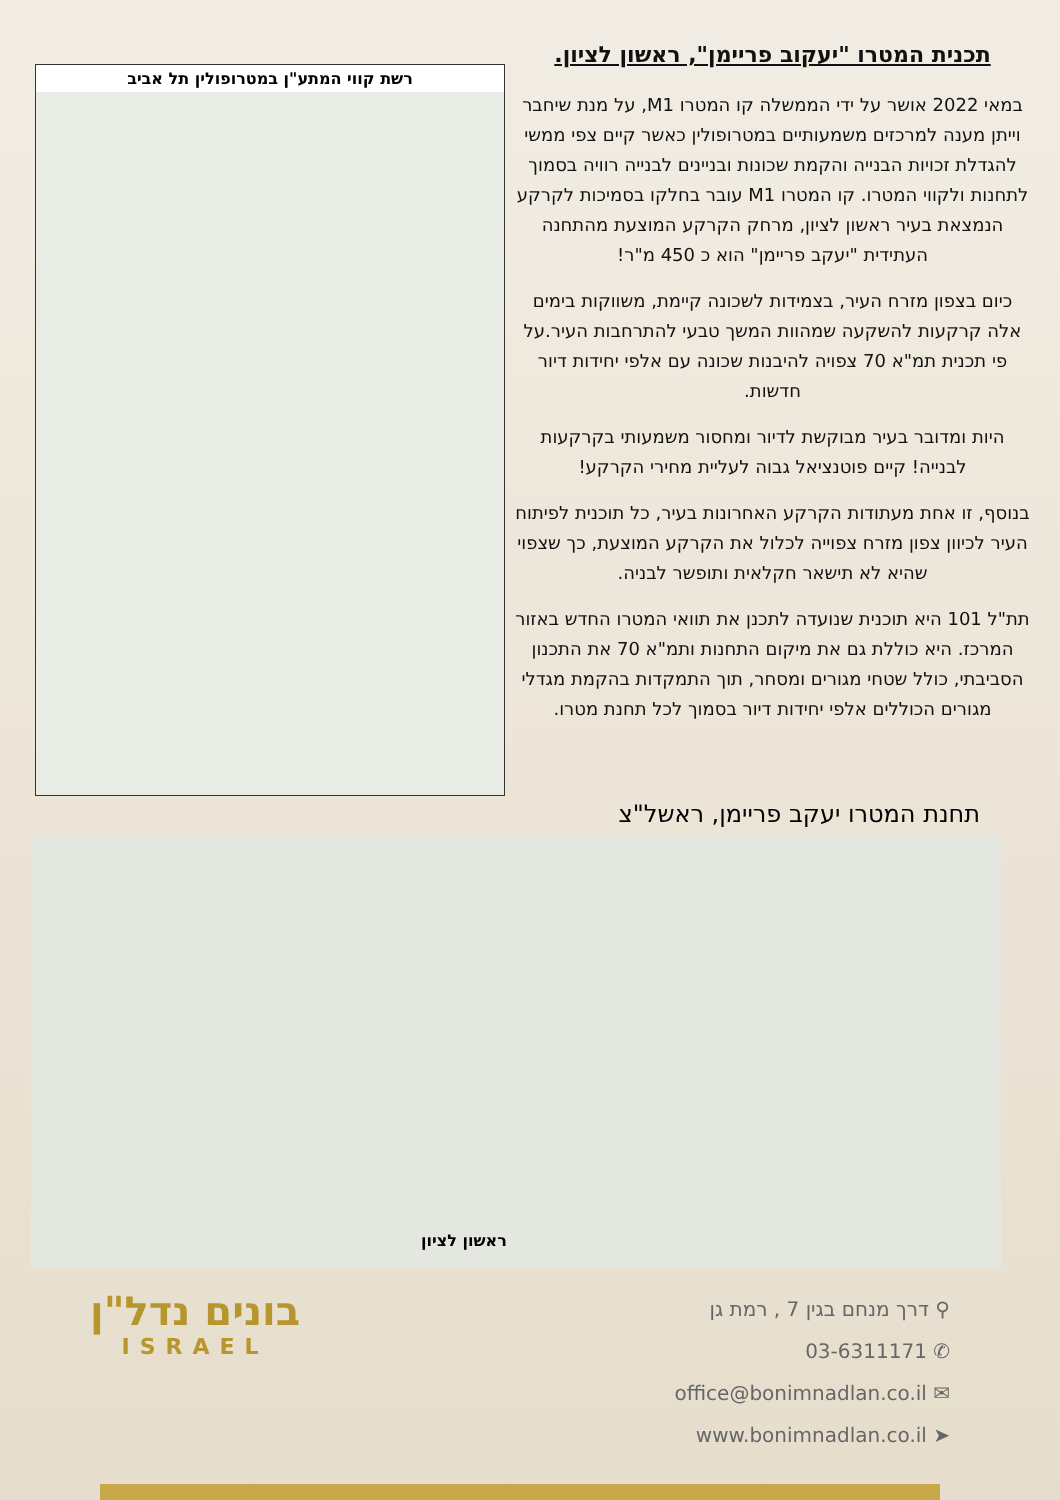תכנית המטרו "יעקוב פריימן", ראשון לציון.
במאי 2022 אושר על ידי הממשלה קו המטרו M1, על מנת שיחבר וייתן מענה למרכזים משמעותיים במטרופולין כאשר קיים צפי ממשי להגדלת זכויות הבנייה והקמת שכונות ובניינים לבנייה רוויה בסמוך לתחנות ולקווי המטרו. קו המטרו M1 עובר בחלקו בסמיכות לקרקע הנמצאת בעיר ראשון לציון, מרחק הקרקע המוצעת מהתחנה העתידית "יעקב פריימן" הוא כ 450 מ"ר!
כיום בצפון מזרח העיר, בצמידות לשכונה קיימת, משווקות בימים אלה קרקעות להשקעה שמהוות המשך טבעי להתרחבות העיר.על פי תכנית תמ"א 70 צפויה להיבנות שכונה עם אלפי יחידות דיור חדשות.
היות ומדובר בעיר מבוקשת לדיור ומחסור משמעותי בקרקעות לבנייה! קיים פוטנציאל גבוה לעליית מחירי הקרקע!
בנוסף, זו אחת מעתודות הקרקע האחרונות בעיר, כל תוכנית לפיתוח העיר לכיוון צפון מזרח צפוייה לכלול את הקרקע המוצעת, כך שצפוי שהיא לא תישאר חקלאית ותופשר לבניה.
תת"ל 101 היא תוכנית שנועדה לתכנן את תוואי המטרו החדש באזור המרכז. היא כוללת גם את מיקום התחנות ותמ"א 70 את התכנון הסביבתי, כולל שטחי מגורים ומסחר, תוך התמקדות בהקמת מגדלי מגורים הכוללים אלפי יחידות דיור בסמוך לכל תחנת מטרו.
רשת קווי המתע"ן במטרופולין תל אביב
תחנת המטרו יעקב פריימן, ראשל"צ
ראשון לציון
בונים נדל"ן
ISRAEL
⚲ דרך מנחם בגין 7 , רמת גן
✆ 03-6311171
✉ office@bonimnadlan.co.il
➤ www.bonimnadlan.co.il